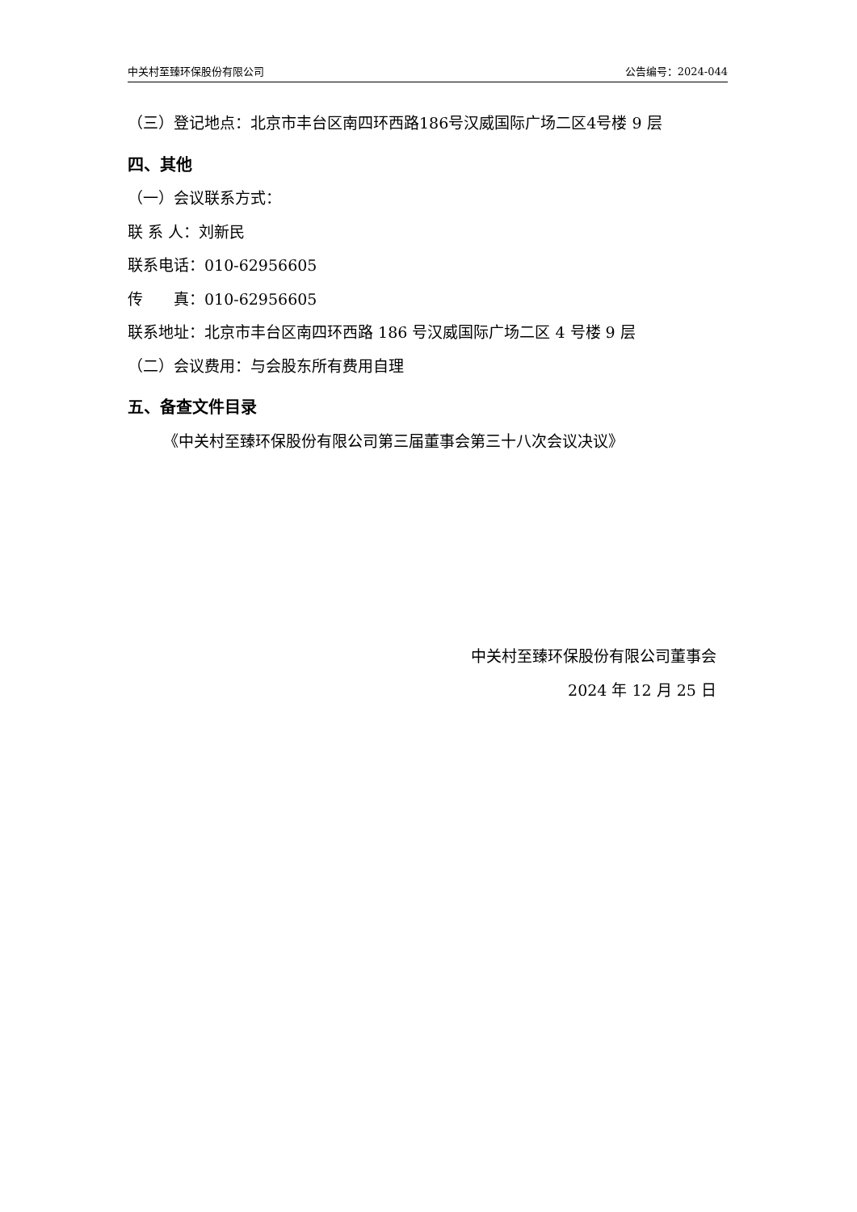中关村至臻环保股份有限公司 公告编号：2024-044
（三）登记地点：北京市丰台区南四环西路186号汉威国际广场二区4号楼 9 层
四、其他
（一）会议联系方式：
联 系 人：刘新民
联系电话：010-62956605
传　　真：010-62956605
联系地址：北京市丰台区南四环西路 186 号汉威国际广场二区 4 号楼 9 层
（二）会议费用：与会股东所有费用自理
五、备查文件目录
《中关村至臻环保股份有限公司第三届董事会第三十八次会议决议》
中关村至臻环保股份有限公司董事会
2024 年 12 月 25 日